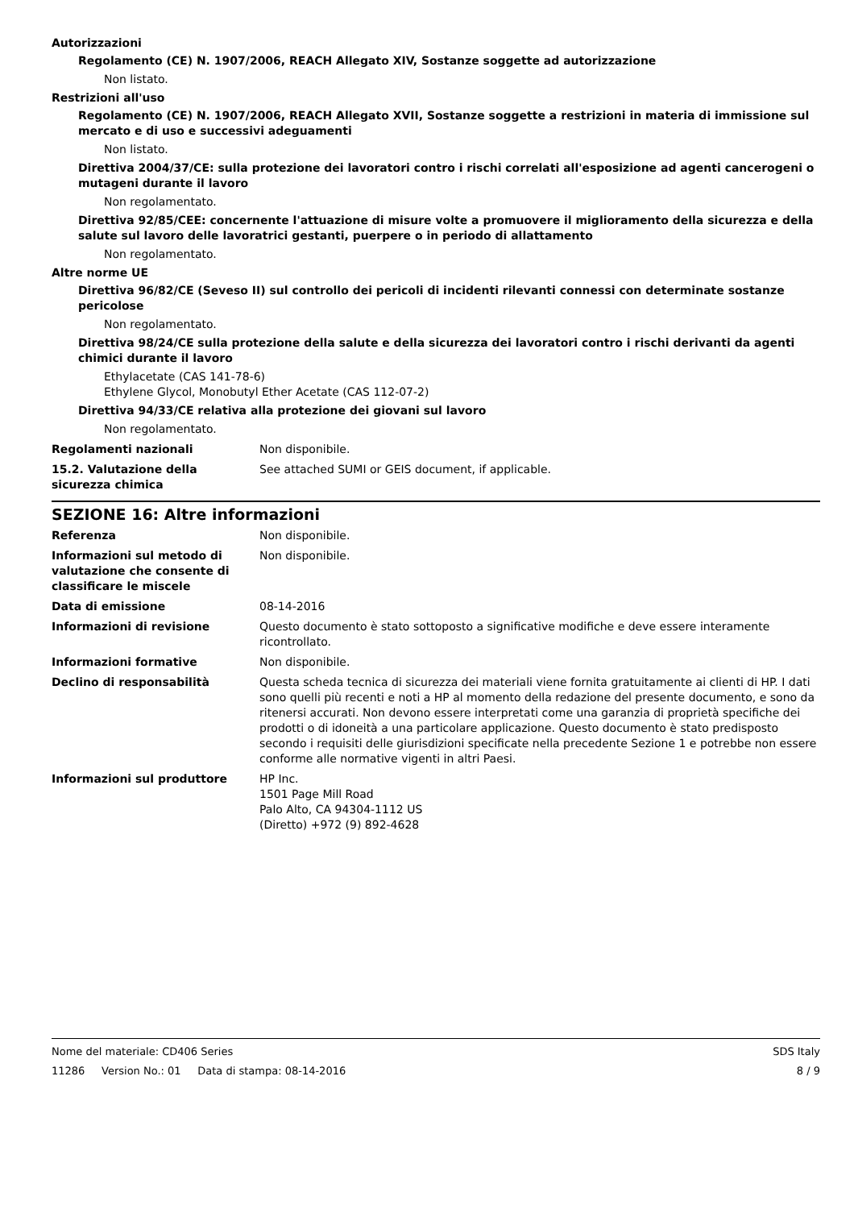Autorizzazioni
Regolamento (CE) N. 1907/2006, REACH Allegato XIV, Sostanze soggette ad autorizzazione
Non listato.
Restrizioni all'uso
Regolamento (CE) N. 1907/2006, REACH Allegato XVII, Sostanze soggette a restrizioni in materia di immissione sul mercato e di uso e successivi adeguamenti
Non listato.
Direttiva 2004/37/CE: sulla protezione dei lavoratori contro i rischi correlati all'esposizione ad agenti cancerogeni o mutageni durante il lavoro
Non regolamentato.
Direttiva 92/85/CEE: concernente l'attuazione di misure volte a promuovere il miglioramento della sicurezza e della salute sul lavoro delle lavoratrici gestanti, puerpere o in periodo di allattamento
Non regolamentato.
Altre norme UE
Direttiva 96/82/CE (Seveso II) sul controllo dei pericoli di incidenti rilevanti connessi con determinate sostanze pericolose
Non regolamentato.
Direttiva 98/24/CE sulla protezione della salute e della sicurezza dei lavoratori contro i rischi derivanti da agenti chimici durante il lavoro
Ethylacetate (CAS 141-78-6)
Ethylene Glycol, Monobutyl Ether Acetate (CAS 112-07-2)
Direttiva 94/33/CE relativa alla protezione dei giovani sul lavoro
Non regolamentato.
Regolamenti nazionali Non disponibile.
15.2. Valutazione della sicurezza chimica
See attached SUMI or GEIS document, if applicable.
SEZIONE 16: Altre informazioni
Referenza Non disponibile.
Informazioni sul metodo di valutazione che consente di classificare le miscele
Non disponibile.
Data di emissione 08-14-2016
Informazioni di revisione Questo documento è stato sottoposto a significative modifiche e deve essere interamente ricontrollato.
Informazioni formative Non disponibile.
Declino di responsabilità Questa scheda tecnica di sicurezza dei materiali viene fornita gratuitamente ai clienti di HP. I dati sono quelli più recenti e noti a HP al momento della redazione del presente documento, e sono da ritenersi accurati. Non devono essere interpretati come una garanzia di proprietà specifiche dei prodotti o di idoneità a una particolare applicazione. Questo documento è stato predisposto secondo i requisiti delle giurisdizioni specificate nella precedente Sezione 1 e potrebbe non essere conforme alle normative vigenti in altri Paesi.
Informazioni sul produttore HP Inc.
1501 Page Mill Road
Palo Alto, CA 94304-1112 US
(Diretto) +972 (9) 892-4628
Nome del materiale: CD406 Series SDS Italy
11286 Version No.: 01 Data di stampa: 08-14-2016 8 / 9